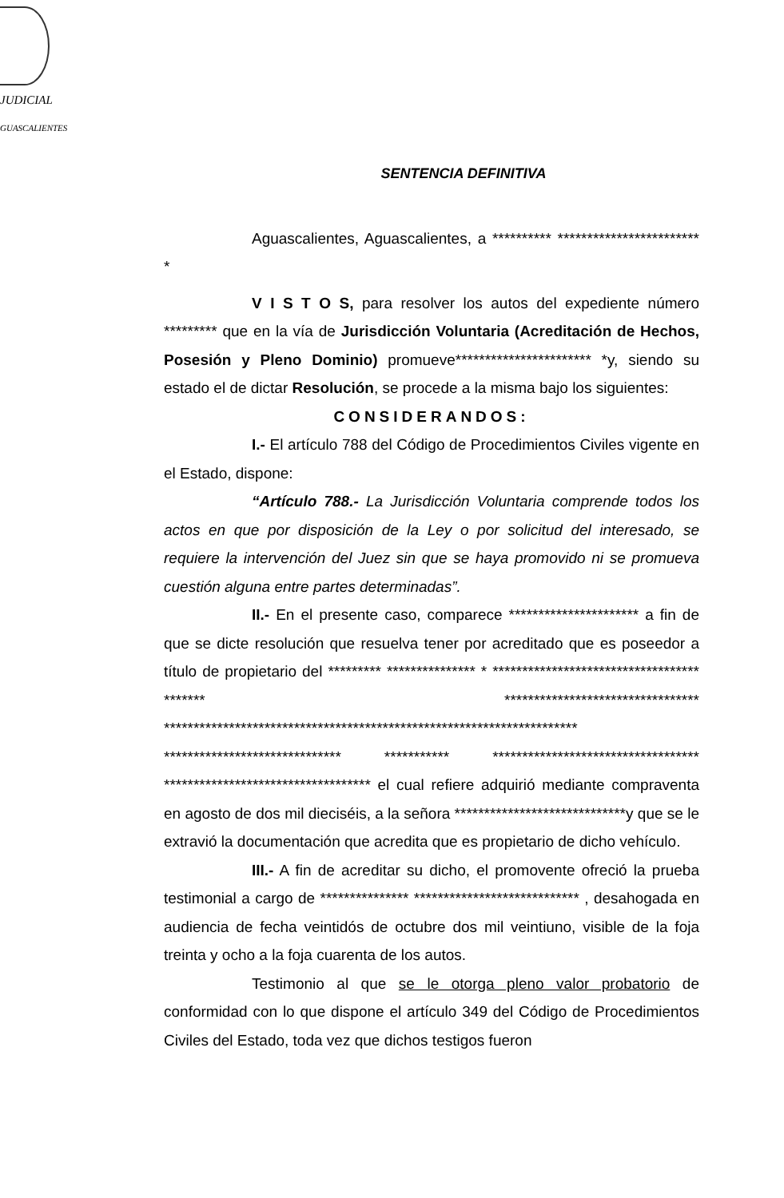JUDICIAL
GUASCALIENTES
SENTENCIA DEFINITIVA
Aguascalientes, Aguascalientes, a ********** ************************ *
V I S T O S, para resolver los autos del expediente número ********* que en la vía de Jurisdicción Voluntaria (Acreditación de Hechos, Posesión y Pleno Dominio) promueve*********************** *y, siendo su estado el de dictar Resolución, se procede a la misma bajo los siguientes:
CONSIDERANDOS:
I.- El artículo 788 del Código de Procedimientos Civiles vigente en el Estado, dispone:
“Artículo 788.- La Jurisdicción Voluntaria comprende todos los actos en que por disposición de la Ley o por solicitud del interesado, se requiere la intervención del Juez sin que se haya promovido ni se promueva cuestión alguna entre partes determinadas”.
II.- En el presente caso, comparece ********************** a fin de que se dicte resolución que resuelva tener por acreditado que es poseedor a título de propietario del ********* *************** * *********************************** ******* ********************************* ********************************************************************** ****************************** *********** *********************************** *********************************** el cual refiere adquirió mediante compraventa en agosto de dos mil dieciséis, a la señora *****************************y que se le extravió la documentación que acredita que es propietario de dicho vehículo.
III.- A fin de acreditar su dicho, el promovente ofreció la prueba testimonial a cargo de *************** **************************** , desahogada en audiencia de fecha veintidós de octubre dos mil veintiuno, visible de la foja treinta y ocho a la foja cuarenta de los autos.
Testimonio al que se le otorga pleno valor probatorio de conformidad con lo que dispone el artículo 349 del Código de Procedimientos Civiles del Estado, toda vez que dichos testigos fueron